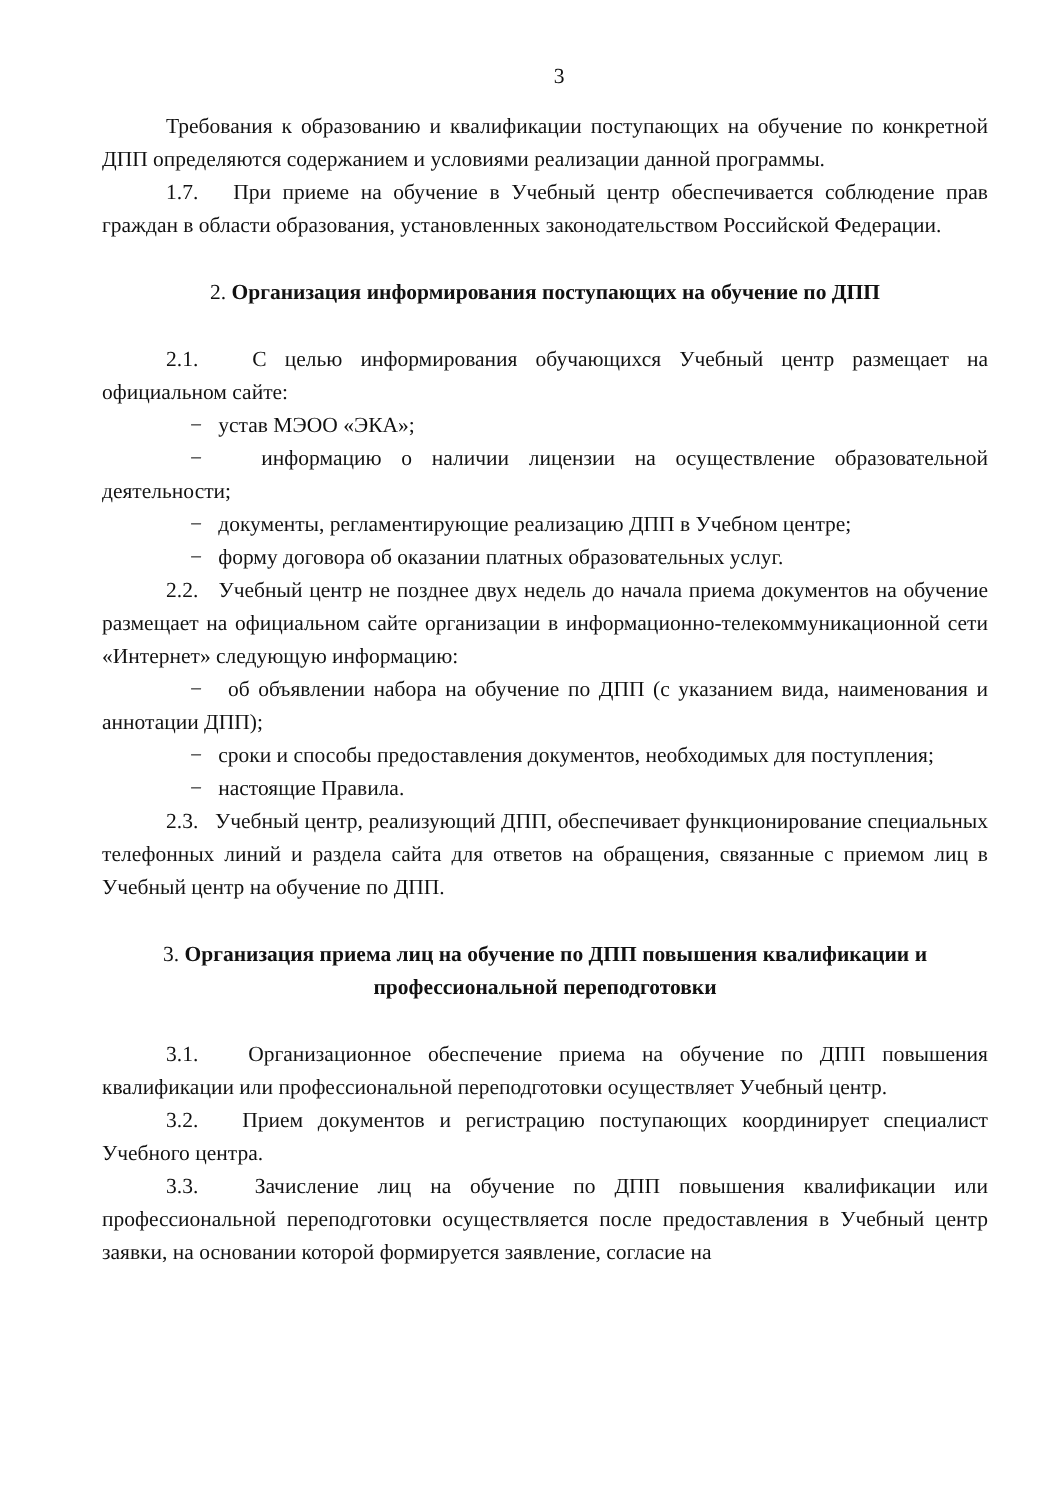3
Требования к образованию и квалификации поступающих на обучение по конкретной ДПП определяются содержанием и условиями реализации данной программы.
1.7. При приеме на обучение в Учебный центр обеспечивается соблюдение прав граждан в области образования, установленных законодательством Российской Федерации.
2. Организация информирования поступающих на обучение по ДПП
2.1. С целью информирования обучающихся Учебный центр размещает на официальном сайте:
− устав МЭОО «ЭКА»;
− информацию о наличии лицензии на осуществление образовательной деятельности;
− документы, регламентирующие реализацию ДПП в Учебном центре;
− форму договора об оказании платных образовательных услуг.
2.2. Учебный центр не позднее двух недель до начала приема документов на обучение размещает на официальном сайте организации в информационно-телекоммуникационной сети «Интернет» следующую информацию:
− об объявлении набора на обучение по ДПП (с указанием вида, наименования и аннотации ДПП);
− сроки и способы предоставления документов, необходимых для поступления;
− настоящие Правила.
2.3. Учебный центр, реализующий ДПП, обеспечивает функционирование специальных телефонных линий и раздела сайта для ответов на обращения, связанные с приемом лиц в Учебный центр на обучение по ДПП.
3. Организация приема лиц на обучение по ДПП повышения квалификации и профессиональной переподготовки
3.1. Организационное обеспечение приема на обучение по ДПП повышения квалификации или профессиональной переподготовки осуществляет Учебный центр.
3.2. Прием документов и регистрацию поступающих координирует специалист Учебного центра.
3.3. Зачисление лиц на обучение по ДПП повышения квалификации или профессиональной переподготовки осуществляется после предоставления в Учебный центр заявки, на основании которой формируется заявление, согласие на